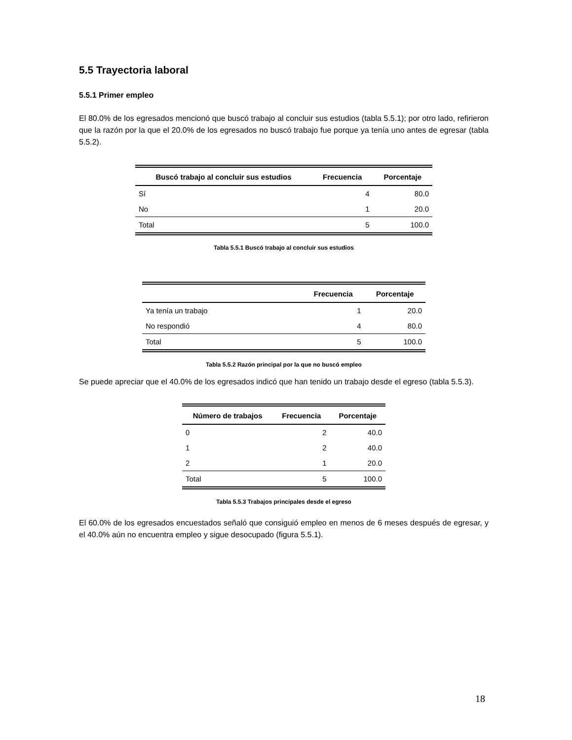5.5 Trayectoria laboral
5.5.1 Primer empleo
El 80.0% de los egresados mencionó que buscó trabajo al concluir sus estudios (tabla 5.5.1); por otro lado, refirieron que la razón por la que el 20.0% de los egresados no buscó trabajo fue porque ya tenía uno antes de egresar (tabla 5.5.2).
| Buscó trabajo al concluir sus estudios | Frecuencia | Porcentaje |
| --- | --- | --- |
| Sí | 4 | 80.0 |
| No | 1 | 20.0 |
| Total | 5 | 100.0 |
Tabla 5.5.1 Buscó trabajo al concluir sus estudios
| | Frecuencia | Porcentaje |
| --- | --- | --- |
| Ya tenía un trabajo | 1 | 20.0 |
| No respondió | 4 | 80.0 |
| Total | 5 | 100.0 |
Tabla 5.5.2 Razón principal por la que no buscó empleo
Se puede apreciar que el 40.0% de los egresados indicó que han tenido un trabajo desde el egreso (tabla 5.5.3).
| Número de trabajos | Frecuencia | Porcentaje |
| --- | --- | --- |
| 0 | 2 | 40.0 |
| 1 | 2 | 40.0 |
| 2 | 1 | 20.0 |
| Total | 5 | 100.0 |
Tabla 5.5.3 Trabajos principales desde el egreso
El 60.0% de los egresados encuestados señaló que consiguió empleo en menos de 6 meses después de egresar, y el 40.0% aún no encuentra empleo y sigue desocupado (figura 5.5.1).
18